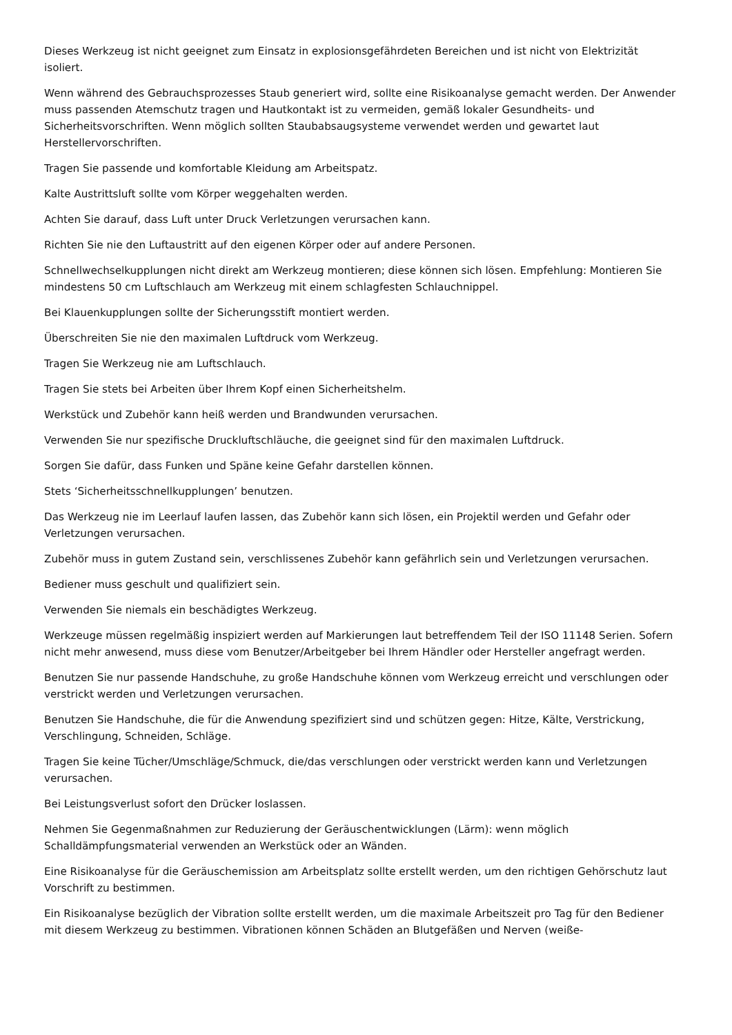Dieses Werkzeug ist nicht geeignet zum Einsatz in explosionsgefährdeten Bereichen und ist nicht von Elektrizität isoliert.
Wenn während des Gebrauchsprozesses Staub generiert wird, sollte eine Risikoanalyse gemacht werden. Der Anwender muss passenden Atemschutz tragen und Hautkontakt ist zu vermeiden, gemäß lokaler Gesundheits- und Sicherheitsvorschriften. Wenn möglich sollten Staubabsaugsysteme verwendet werden und gewartet laut Herstellervorschriften.
Tragen Sie passende und komfortable Kleidung am Arbeitspatz.
Kalte Austrittsluft sollte vom Körper weggehalten werden.
Achten Sie darauf, dass Luft unter Druck Verletzungen verursachen kann.
Richten Sie nie den Luftaustritt auf den eigenen Körper oder auf andere Personen.
Schnellwechselkupplungen nicht direkt am Werkzeug montieren; diese können sich lösen. Empfehlung: Montieren Sie mindestens 50 cm Luftschlauch am Werkzeug mit einem schlagfesten Schlauchnippel.
Bei Klauenkupplungen sollte der Sicherungsstift montiert werden.
Überschreiten Sie nie den maximalen Luftdruck vom Werkzeug.
Tragen Sie Werkzeug nie am Luftschlauch.
Tragen Sie stets bei Arbeiten über Ihrem Kopf einen Sicherheitshelm.
Werkstück und Zubehör kann heiß werden und Brandwunden verursachen.
Verwenden Sie nur spezifische Druckluftschläuche, die geeignet sind für den maximalen Luftdruck.
Sorgen Sie dafür, dass Funken und Späne keine Gefahr darstellen können.
Stets ‘Sicherheitsschnellkupplungen’ benutzen.
Das Werkzeug nie im Leerlauf laufen lassen, das Zubehör kann sich lösen, ein Projektil werden und Gefahr oder Verletzungen verursachen.
Zubehör muss in gutem Zustand sein, verschlissenes Zubehör kann gefährlich sein und Verletzungen verursachen.
Bediener muss geschult und qualifiziert sein.
Verwenden Sie niemals ein beschädigtes Werkzeug.
Werkzeuge müssen regelmäßig inspiziert werden auf Markierungen laut betreffendem Teil der ISO 11148 Serien. Sofern nicht mehr anwesend, muss diese vom Benutzer/Arbeitgeber bei Ihrem Händler oder Hersteller angefragt werden.
Benutzen Sie nur passende Handschuhe, zu große Handschuhe können vom Werkzeug erreicht und verschlungen oder verstrickt werden und Verletzungen verursachen.
Benutzen Sie Handschuhe, die für die Anwendung spezifiziert sind und schützen gegen: Hitze, Kälte, Verstrickung, Verschlingung, Schneiden, Schläge.
Tragen Sie keine Tücher/Umschläge/Schmuck, die/das verschlungen oder verstrickt werden kann und Verletzungen verursachen.
Bei Leistungsverlust sofort den Drücker loslassen.
Nehmen Sie Gegenmaßnahmen zur Reduzierung der Geräuschentwicklungen (Lärm): wenn möglich Schalldämpfungsmaterial verwenden an Werkstück oder an Wänden.
Eine Risikoanalyse für die Geräuschemission am Arbeitsplatz sollte erstellt werden, um den richtigen Gehörschutz laut Vorschrift zu bestimmen.
Ein Risikoanalyse bezüglich der Vibration sollte erstellt werden, um die maximale Arbeitszeit pro Tag für den Bediener mit diesem Werkzeug zu bestimmen. Vibrationen können Schäden an Blutgefäßen und Nerven (weiße-